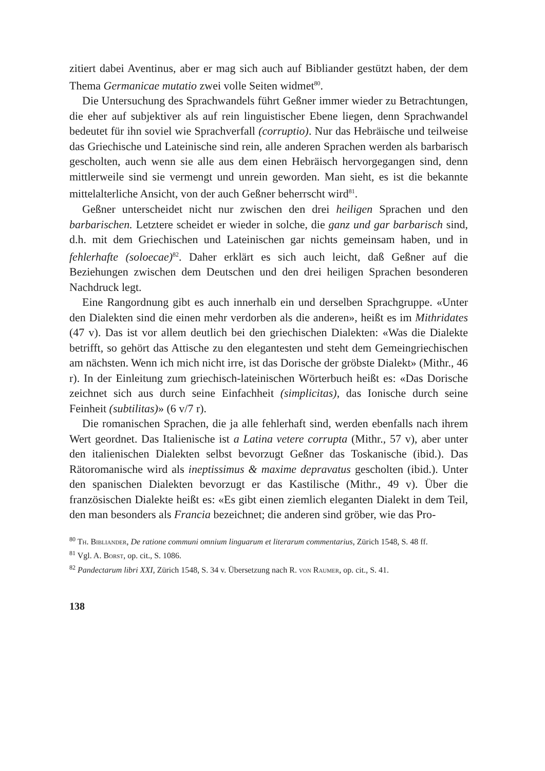zitiert dabei Aventinus, aber er mag sich auch auf Bibliander gestützt haben, der dem Thema Germanicae mutatio zwei volle Seiten widmet<sup>80</sup>.
Die Untersuchung des Sprachwandels führt Geßner immer wieder zu Betrachtungen, die eher auf subjektiver als auf rein linguistischer Ebene liegen, denn Sprachwandel bedeutet für ihn soviel wie Sprachverfall (corruptio). Nur das Hebräische und teilweise das Griechische und Lateinische sind rein, alle anderen Sprachen werden als barbarisch gescholten, auch wenn sie alle aus dem einen Hebräisch hervorgegangen sind, denn mittlerweile sind sie vermengt und unrein geworden. Man sieht, es ist die bekannte mittelalterliche Ansicht, von der auch Geßner beherrscht wird<sup>81</sup>.
Geßner unterscheidet nicht nur zwischen den drei heiligen Sprachen und den barbarischen. Letztere scheidet er wieder in solche, die ganz und gar barbarisch sind, d.h. mit dem Griechischen und Lateinischen gar nichts gemeinsam haben, und in fehlerhafte (soloecae)<sup>82</sup>. Daher erklärt es sich auch leicht, daß Geßner auf die Beziehungen zwischen dem Deutschen und den drei heiligen Sprachen besonderen Nachdruck legt.
Eine Rangordnung gibt es auch innerhalb ein und derselben Sprachgruppe. «Unter den Dialekten sind die einen mehr verdorben als die anderen», heißt es im Mithridates (47 v). Das ist vor allem deutlich bei den griechischen Dialekten: «Was die Dialekte betrifft, so gehört das Attische zu den elegantesten und steht dem Gemeingriechischen am nächsten. Wenn ich mich nicht irre, ist das Dorische der gröbste Dialekt» (Mithr., 46 r). In der Einleitung zum griechisch-lateinischen Wörterbuch heißt es: «Das Dorische zeichnet sich aus durch seine Einfachheit (simplicitas), das Ionische durch seine Feinheit (subtilitas)» (6 v/7 r).
Die romanischen Sprachen, die ja alle fehlerhaft sind, werden ebenfalls nach ihrem Wert geordnet. Das Italienische ist a Latina vetere corrupta (Mithr., 57 v), aber unter den italienischen Dialekten selbst bevorzugt Geßner das Toskanische (ibid.). Das Rätoromanische wird als ineptissimus & maxime depravatus gescholten (ibid.). Unter den spanischen Dialekten bevorzugt er das Kastilische (Mithr., 49 v). Über die französischen Dialekte heißt es: «Es gibt einen ziemlich eleganten Dialekt in dem Teil, den man besonders als Francia bezeichnet; die anderen sind gröber, wie das Pro-
<sup>80</sup> Th. Bibliander, De ratione communi omnium linguarum et literarum commentarius, Zürich 1548, S. 48 ff.
<sup>81</sup> Vgl. A. Borst, op. cit., S. 1086.
<sup>82</sup> Pandectarum libri XXI, Zürich 1548, S. 34 v. Übersetzung nach R. von Raumer, op. cit., S. 41.
138